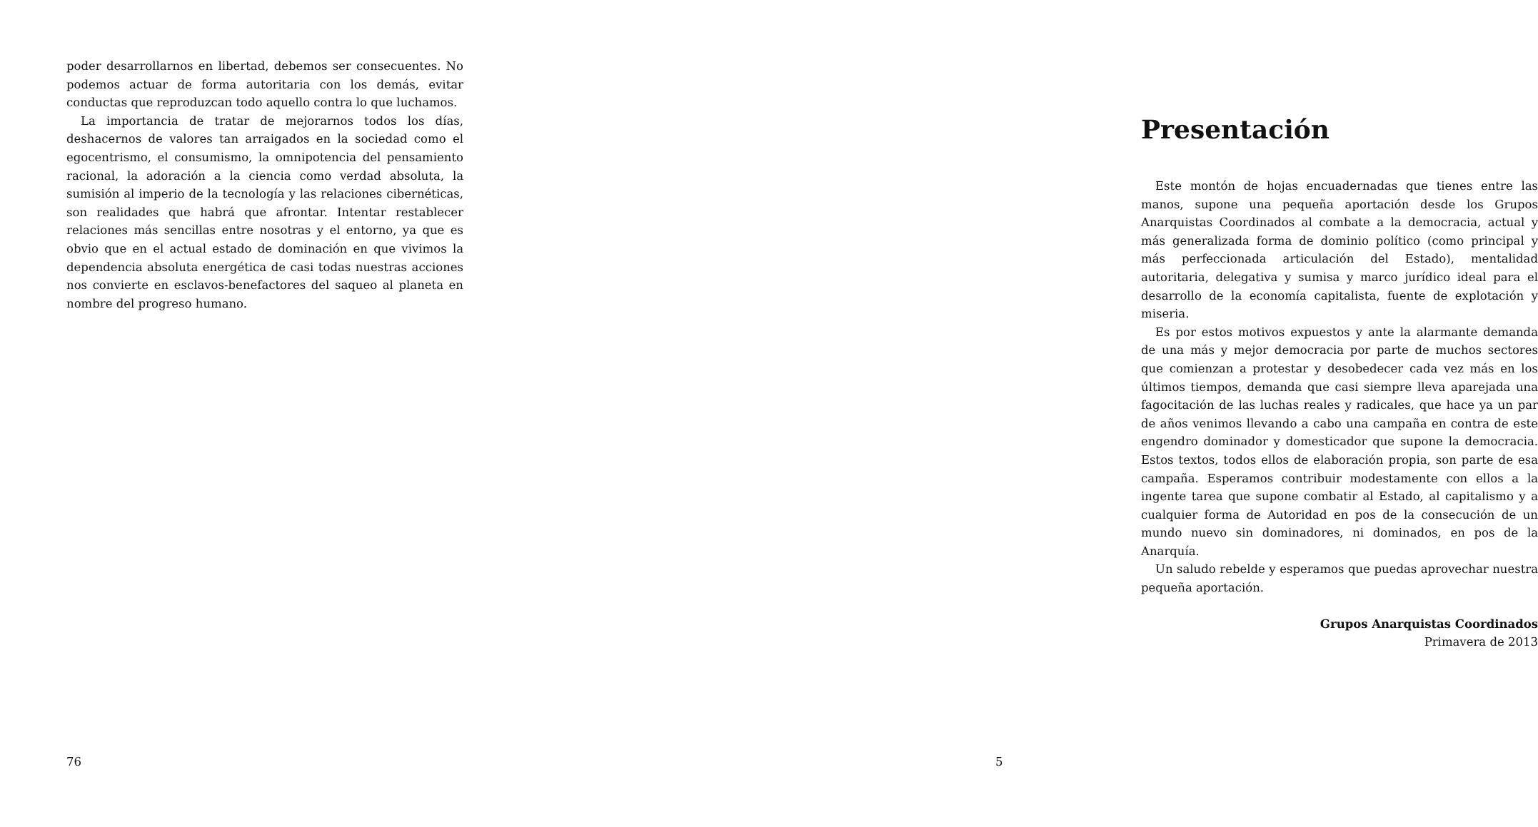poder desarrollarnos en libertad, debemos ser consecuentes. No podemos actuar de forma autoritaria con los demás, evitar conductas que reproduzcan todo aquello contra lo que luchamos.
La importancia de tratar de mejorarnos todos los días, deshacernos de valores tan arraigados en la sociedad como el egocentrismo, el consumismo, la omnipotencia del pensamiento racional, la adoración a la ciencia como verdad absoluta, la sumisión al imperio de la tecnología y las relaciones cibernéticas, son realidades que habrá que afrontar. Intentar restablecer relaciones más sencillas entre nosotras y el entorno, ya que es obvio que en el actual estado de dominación en que vivimos la dependencia absoluta energética de casi todas nuestras acciones nos convierte en esclavos-benefactores del saqueo al planeta en nombre del progreso humano.
76
Presentación
Este montón de hojas encuadernadas que tienes entre las manos, supone una pequeña aportación desde los Grupos Anarquistas Coordinados al combate a la democracia, actual y más generalizada forma de dominio político (como principal y más perfeccionada articulación del Estado), mentalidad autoritaria, delegativa y sumisa y marco jurídico ideal para el desarrollo de la economía capitalista, fuente de explotación y miseria.
Es por estos motivos expuestos y ante la alarmante demanda de una más y mejor democracia por parte de muchos sectores que comienzan a protestar y desobedecer cada vez más en los últimos tiempos, demanda que casi siempre lleva aparejada una fagocitación de las luchas reales y radicales, que hace ya un par de años venimos llevando a cabo una campaña en contra de este engendro dominador y domesticador que supone la democracia. Estos textos, todos ellos de elaboración propia, son parte de esa campaña. Esperamos contribuir modestamente con ellos a la ingente tarea que supone combatir al Estado, al capitalismo y a cualquier forma de Autoridad en pos de la consecución de un mundo nuevo sin dominadores, ni dominados, en pos de la Anarquía.
Un saludo rebelde y esperamos que puedas aprovechar nuestra pequeña aportación.
Grupos Anarquistas Coordinados
Primavera de 2013
5